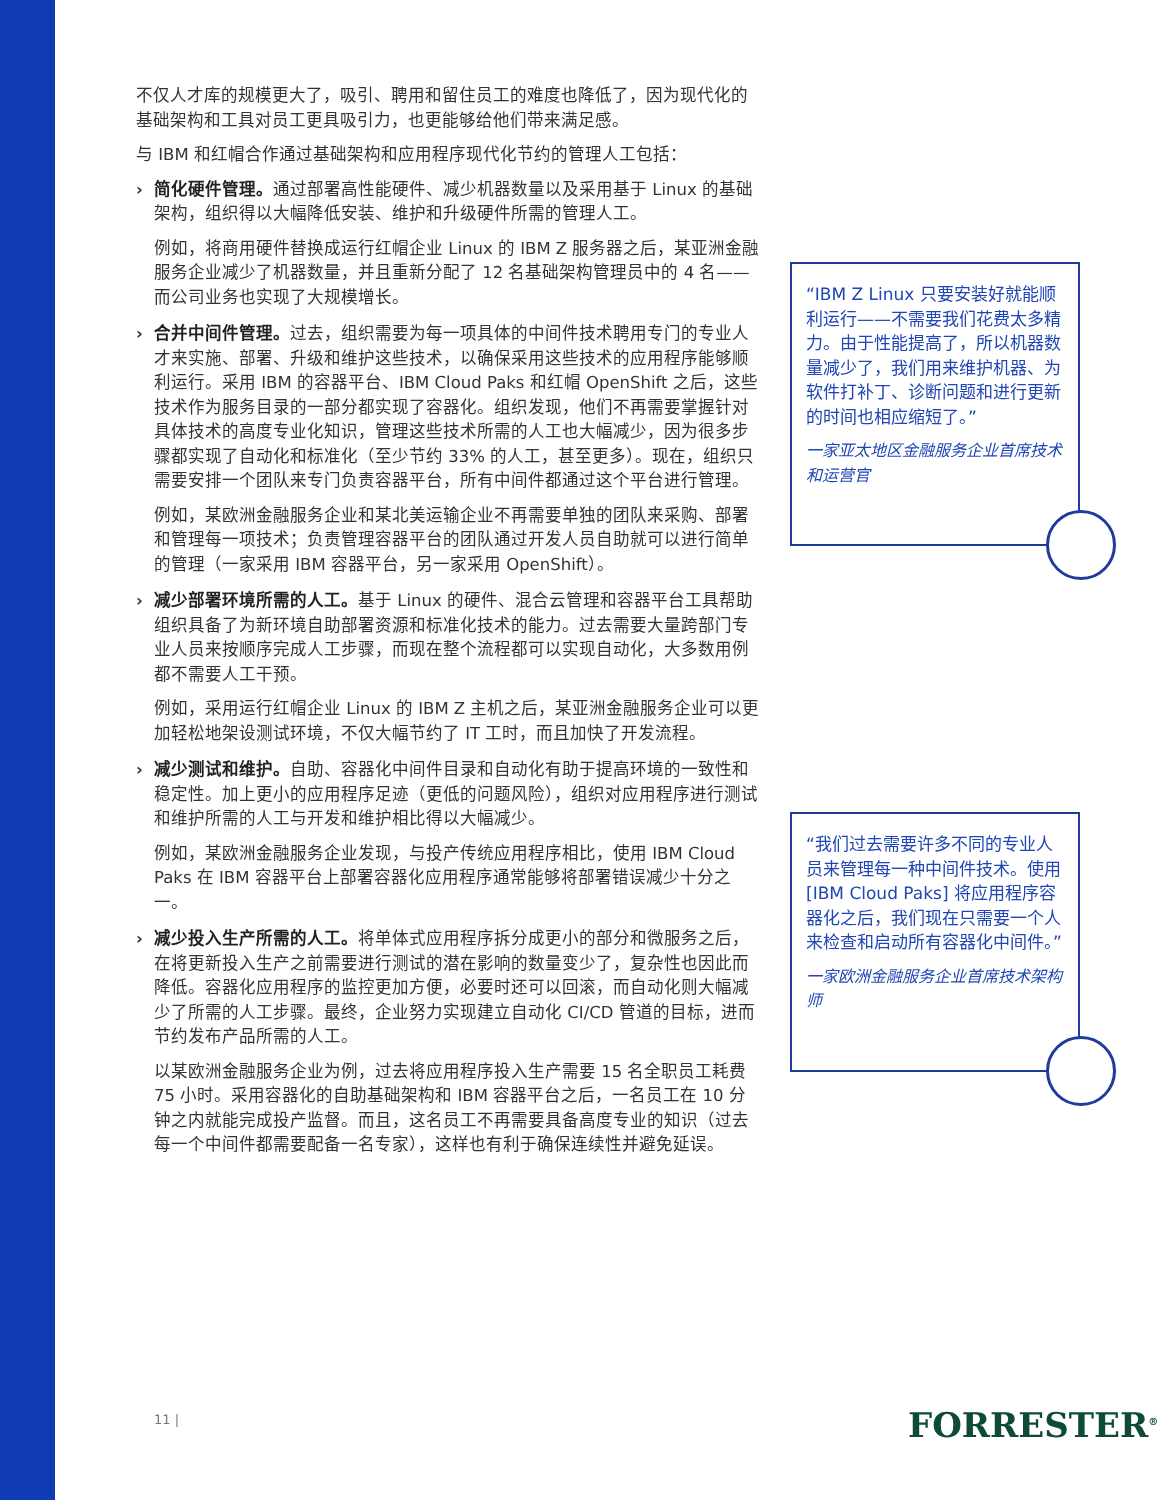不仅人才库的规模更大了，吸引、聘用和留住员工的难度也降低了，因为现代化的基础架构和工具对员工更具吸引力，也更能够给他们带来满足感。
与 IBM 和红帽合作通过基础架构和应用程序现代化节约的管理人工包括：
› 简化硬件管理。通过部署高性能硬件、减少机器数量以及采用基于 Linux 的基础架构，组织得以大幅降低安装、维护和升级硬件所需的管理人工。
例如，将商用硬件替换成运行红帽企业 Linux 的 IBM Z 服务器之后，某亚洲金融服务企业减少了机器数量，并且重新分配了 12 名基础架构管理员中的 4 名——而公司业务也实现了大规模增长。
› 合并中间件管理。过去，组织需要为每一项具体的中间件技术聘用专门的专业人才来实施、部署、升级和维护这些技术，以确保采用这些技术的应用程序能够顺利运行。采用 IBM 的容器平台、IBM Cloud Paks 和红帽 OpenShift 之后，这些技术作为服务目录的一部分都实现了容器化。组织发现，他们不再需要掌握针对具体技术的高度专业化知识，管理这些技术所需的人工也大幅减少，因为很多步骤都实现了自动化和标准化（至少节约 33% 的人工，甚至更多）。现在，组织只需要安排一个团队来专门负责容器平台，所有中间件都通过这个平台进行管理。
例如，某欧洲金融服务企业和某北美运输企业不再需要单独的团队来采购、部署和管理每一项技术；负责管理容器平台的团队通过开发人员自助就可以进行简单的管理（一家采用 IBM 容器平台，另一家采用 OpenShift）。
› 减少部署环境所需的人工。基于 Linux 的硬件、混合云管理和容器平台工具帮助组织具备了为新环境自助部署资源和标准化技术的能力。过去需要大量跨部门专业人员来按顺序完成人工步骤，而现在整个流程都可以实现自动化，大多数用例都不需要人工干预。
例如，采用运行红帽企业 Linux 的 IBM Z 主机之后，某亚洲金融服务企业可以更加轻松地架设测试环境，不仅大幅节约了 IT 工时，而且加快了开发流程。
› 减少测试和维护。自助、容器化中间件目录和自动化有助于提高环境的一致性和稳定性。加上更小的应用程序足迹（更低的问题风险），组织对应用程序进行测试和维护所需的人工与开发和维护相比得以大幅减少。
例如，某欧洲金融服务企业发现，与投产传统应用程序相比，使用 IBM Cloud Paks 在 IBM 容器平台上部署容器化应用程序通常能够将部署错误减少十分之一。
› 减少投入生产所需的人工。将单体式应用程序拆分成更小的部分和微服务之后，在将更新投入生产之前需要进行测试的潜在影响的数量变少了，复杂性也因此而降低。容器化应用程序的监控更加方便，必要时还可以回滚，而自动化则大幅减少了所需的人工步骤。最终，企业努力实现建立自动化 CI/CD 管道的目标，进而节约发布产品所需的人工。
以某欧洲金融服务企业为例，过去将应用程序投入生产需要 15 名全职员工耗费 75 小时。采用容器化的自助基础架构和 IBM 容器平台之后，一名员工在 10 分钟之内就能完成投产监督。而且，这名员工不再需要具备高度专业的知识（过去每一个中间件都需要配备一名专家），这样也有利于确保连续性并避免延误。
“IBM Z Linux 只要安装好就能顺利运行——不需要我们花费太多精力。由于性能提高了，所以机器数量减少了，我们用来维护机器、为软件打补丁、诊断问题和进行更新的时间也相应缩短了。”
一家亚太地区金融服务企业首席技术和运营官
“我们过去需要许多不同的专业人员来管理每一种中间件技术。使用 [IBM Cloud Paks] 将应用程序容器化之后，我们现在只需要一个人来检查和启动所有容器化中间件。”
一家欧洲金融服务企业首席技术架构师
11 | FORRESTER<sup>®</sup>